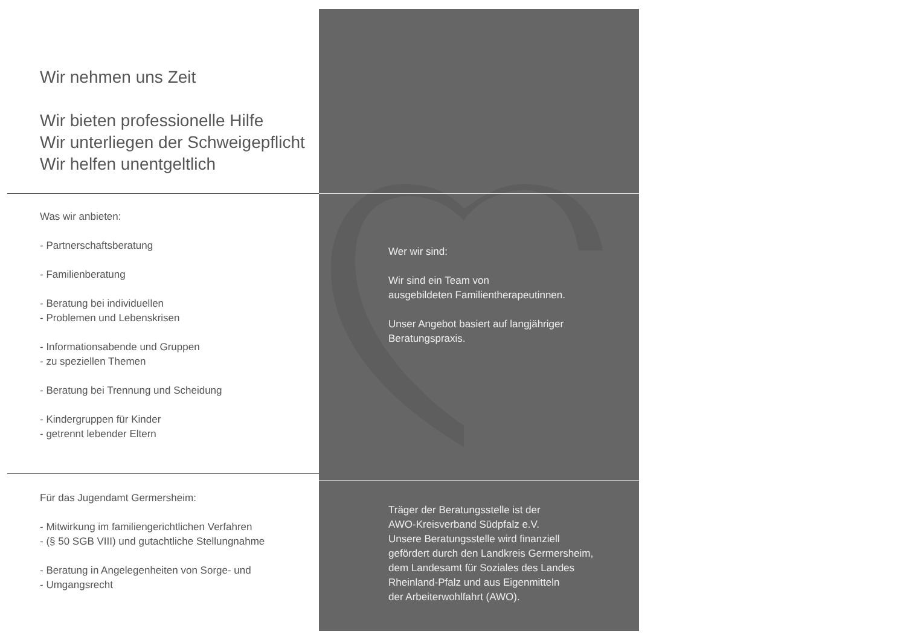Wir nehmen uns Zeit
Wir bieten professionelle Hilfe
Wir unterliegen der Schweigepflicht
Wir helfen unentgeltlich
Was wir anbieten:
- Partnerschaftsberatung
- Familienberatung
- Beratung bei individuellen
- Problemen und Lebenskrisen
- Informationsabende und Gruppen
- zu speziellen Themen
- Beratung bei Trennung und Scheidung
- Kindergruppen für Kinder
- getrennt lebender Eltern
Für das Jugendamt Germersheim:
- Mitwirkung im familiengerichtlichen Verfahren
- (§ 50 SGB VIII) und gutachtliche Stellungnahme
- Beratung in Angelegenheiten von Sorge- und
- Umgangsrecht
Wer wir sind:
Wir sind ein Team von
ausgebildeten Familientherapeutinnen.
Unser Angebot basiert auf langjähriger
Beratungspraxis.
Träger der Beratungsstelle ist der
AWO-Kreisverband Südpfalz e.V.
Unsere Beratungsstelle wird finanziell
gefördert durch den Landkreis Germersheim,
dem Landesamt für Soziales des Landes
Rheinland-Pfalz und aus Eigenmitteln
der Arbeiterwohlfahrt (AWO).